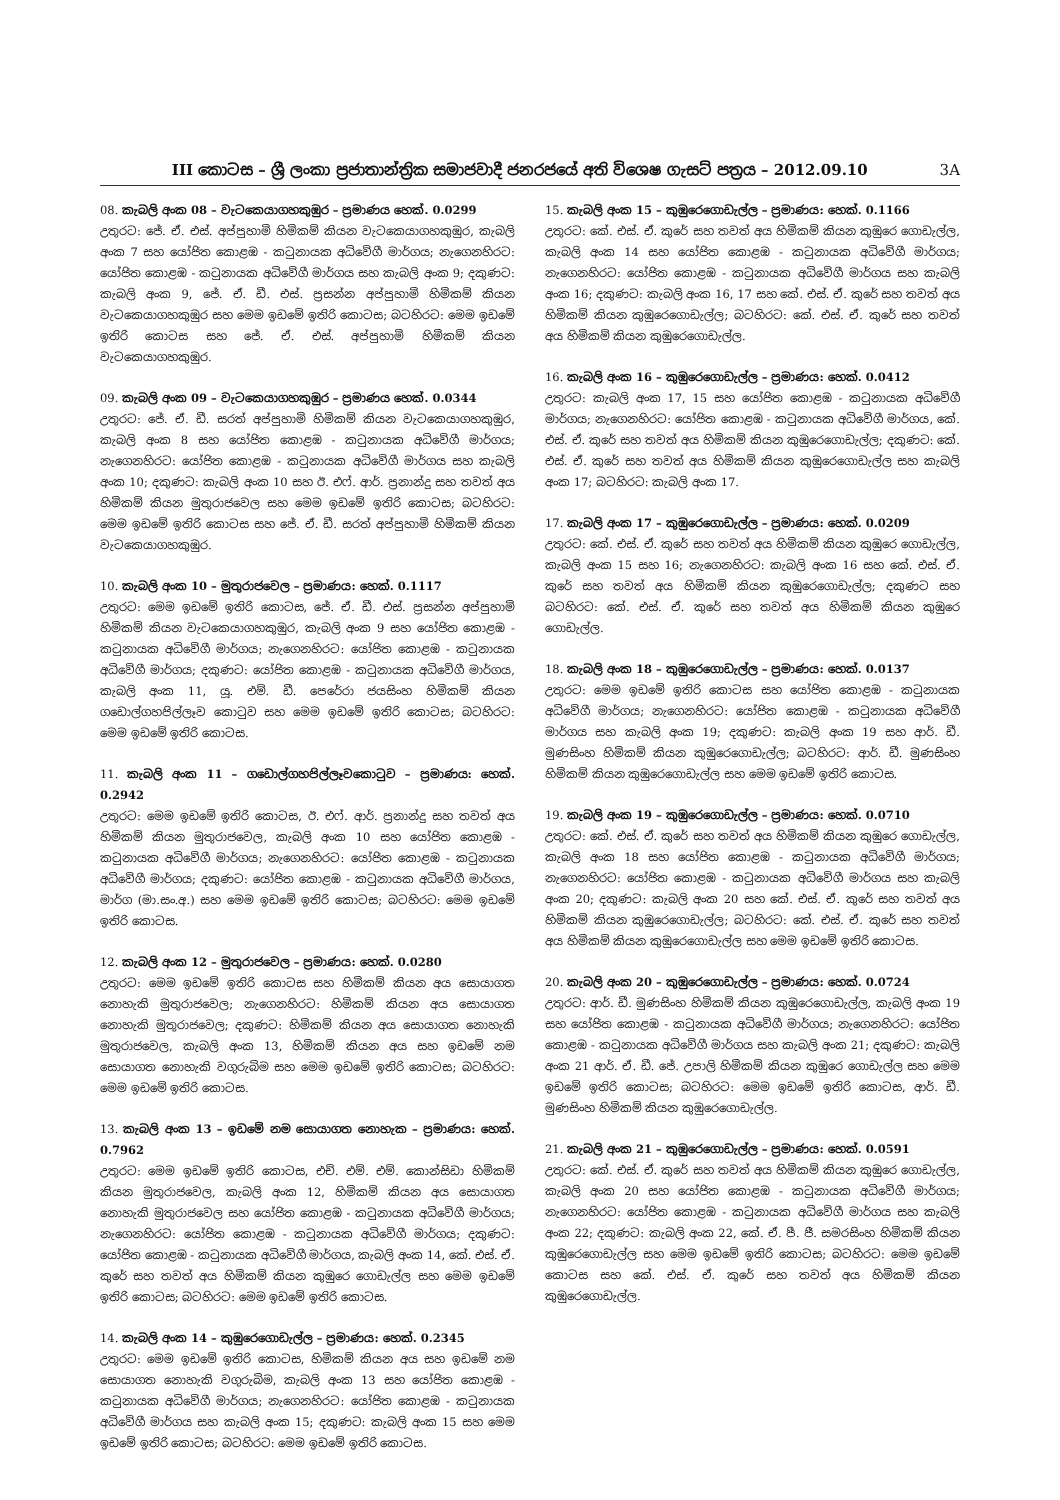III කොටස – ශ්‍රී ලංකා ප්‍රජාතාන්ත්‍රික සමාජවාදී ජනරජයේ අති විශෙෂ ගැසට් පත්‍රය – 2012.09.10 3A
08. කැබලි අංක 08 – වැටකෙයාගහකුඹුර – ප්‍රමාණය හෙක්. 0.0299
උතුරට: ජේ. ඒ. එස්. අප්පුහාමි හිමිකම් කියන වැටකෙයාගහකුඹුර, කැබලි අංක 7 සහ යෝජිත කොළඹ - කටුනායක අධිවේගී මාර්ගය; නැගෙනහිරට: යෝජිත කොළඹ - කටුනායක අධිවේගී මාර්ගය සහ කැබලි අංක 9; දකුණට: කැබලි අංක 9, ජේ. ඒ. ඩී. එස්. ප්‍රසන්න අප්පුහාමි හිමිකම් කියන වැටකෙයාගහකුඹුර සහ මෙම ඉඩමේ ඉතිරි කොටස; බටහිරට: මෙම ඉඩමේ ඉතිරි කොටස සහ ජේ. ඒ. එස්. අප්පුහාමි හිමිකම් කියන වැටකෙයාගහකුඹුර.
09. කැබලි අංක 09 – වැටකෙයාගහකුඹුර – ප්‍රමාණය හෙක්. 0.0344
උතුරට: ජේ. ඒ. ඩී. සරත් අප්පුහාමි හිමිකම් කියන වැටකෙයාගහකුඹුර, කැබලි අංක 8 සහ යෝජිත කොළඹ - කටුනායක අධිවේගී මාර්ගය; නැගෙනහිරට: යෝජිත කොළඹ - කටුනායක අධිවේගී මාර්ගය සහ කැබලි අංක 10; දකුණට: කැබලි අංක 10 සහ ඊ. එෆ්. ආර්. ප්‍රනාන්දු සහ තවත් අය හිමිකම් කියන මුතුරාජවෙල සහ මෙම ඉඩමේ ඉතිරි කොටස; බටහිරට: මෙම ඉඩමේ ඉතිරි කොටස සහ ජේ. ඒ. ඩී. සරත් අප්පුහාමි හිමිකම් කියන වැටකෙයාගහකුඹුර.
10. කැබලි අංක 10 – මුතුරාජවෙල – ප්‍රමාණය: හෙක්. 0.1117
උතුරට: මෙම ඉඩමේ ඉතිරි කොටස, ජේ. ඒ. ඩී. එස්. ප්‍රසන්න අප්පුහාමි හිමිකම් කියන වැටකෙයාගහකුඹුර, කැබලි අංක 9 සහ යෝජිත කොළඹ - කටුනායක අධිවේගී මාර්ගය; නැගෙනහිරට: යෝජිත කොළඹ - කටුනායක අධිවේගී මාර්ගය; දකුණට: යෝජිත කොළඹ - කටුනායක අධිවේගී මාර්ගය, කැබලි අංක 11, යූ. එම්. ඩී. පෙරේරා ජයසිංහ හිමිකම් කියන ගඩොල්ගහපිල්ලෑව කොටුව සහ මෙම ඉඩමේ ඉතිරි කොටස; බටහිරට: මෙම ඉඩමේ ඉතිරි කොටස.
11. කැබලි අංක 11 – ගඩොල්ගහපිල්ලෑවකොටුව – ප්‍රමාණය: හෙක්. 0.2942
උතුරට: මෙම ඉඩමේ ඉතිරි කොටස, ඊ. එෆ්. ආර්. ප්‍රනාන්දු සහ තවත් අය හිමිකම් කියන මුතුරාජවෙල, කැබලි අංක 10 සහ යෝජිත කොළඹ - කටුනායක අධිවේගී මාර්ගය; නැගෙනහිරට: යෝජිත කොළඹ - කටුනායක අධිවේගී මාර්ගය; දකුණට: යෝජිත කොළඹ - කටුනායක අධිවේගී මාර්ගය, මාර්ග (මා.සං.අ.) සහ මෙම ඉඩමේ ඉතිරි කොටස; බටහිරට: මෙම ඉඩමේ ඉතිරි කොටස.
12. කැබලි අංක 12 – මුතුරාජවෙල – ප්‍රමාණය: හෙක්. 0.0280
උතුරට: මෙම ඉඩමේ ඉතිරි කොටස සහ හිමිකම් කියන අය සොයාගත නොහැකි මුතුරාජවෙල; නැගෙනහිරට: හිමිකම් කියන අය සොයාගත නොහැකි මුතුරාජවෙල; දකුණට: හිමිකම් කියන අය සොයාගත නොහැකි මුතුරාජවෙල, කැබලි අංක 13, හිමිකම් කියන අය සහ ඉඩමේ නම සොයාගත නොහැකි වගුරුබිම සහ මෙම ඉඩමේ ඉතිරි කොටස; බටහිරට: මෙම ඉඩමේ ඉතිරි කොටස.
13. කැබලි අංක 13 – ඉඩමේ නම සොයාගත නොහැක – ප්‍රමාණය: හෙක්. 0.7962
උතුරට: මෙම ඉඩමේ ඉතිරි කොටස, එච්. එම්. එම්. කොන්සිඩා හිමිකම් කියන මුතුරාජවෙල, කැබලි අංක 12, හිමිකම් කියන අය සොයාගත නොහැකි මුතුරාජවෙල සහ යෝජිත කොළඹ - කටුනායක අධිවේගී මාර්ගය; නැගෙනහිරට: යෝජිත කොළඹ - කටුනායක අධිවේගී මාර්ගය; දකුණට: යෝජිත කොළඹ - කටුනායක අධිවේගී මාර්ගය, කැබලි අංක 14, කේ. එස්. ඒ. කුරේ සහ තවත් අය හිමිකම් කියන කුඹුරෙ ගොඩැල්ල සහ මෙම ඉඩමේ ඉතිරි කොටස; බටහිරට: මෙම ඉඩමේ ඉතිරි කොටස.
14. කැබලි අංක 14 – කුඹුරෙගොඩැල්ල – ප්‍රමාණය: හෙක්. 0.2345
උතුරට: මෙම ඉඩමේ ඉතිරි කොටස, හිමිකම් කියන අය සහ ඉඩමේ නම සොයාගත නොහැකි වගුරුබිම, කැබලි අංක 13 සහ යෝජිත කොළඹ - කටුනායක අධිවේගී මාර්ගය; නැගෙනහිරට: යෝජිත කොළඹ - කටුනායක අධිවේගී මාර්ගය සහ කැබලි අංක 15; දකුණට: කැබලි අංක 15 සහ මෙම ඉඩමේ ඉතිරි කොටස; බටහිරට: මෙම ඉඩමේ ඉතිරි කොටස.
15. කැබලි අංක 15 – කුඹුරෙගොඩැල්ල – ප්‍රමාණය: හෙක්. 0.1166
උතුරට: කේ. එස්. ඒ. කුරේ සහ තවත් අය හිමිකම් කියන කුඹුරෙ ගොඩැල්ල, කැබලි අංක 14 සහ යෝජිත කොළඹ - කටුනායක අධිවේගී මාර්ගය; නැගෙනහිරට: යෝජිත කොළඹ - කටුනායක අධිවේගී මාර්ගය සහ කැබලි අංක 16; දකුණට: කැබලි අංක 16, 17 සහ කේ. එස්. ඒ. කුරේ සහ තවත් අය හිමිකම් කියන කුඹුරෙගොඩැල්ල; බටහිරට: කේ. එස්. ඒ. කුරේ සහ තවත් අය හිමිකම් කියන කුඹුරෙගොඩැල්ල.
16. කැබලි අංක 16 – කුඹුරෙගොඩැල්ල – ප්‍රමාණය: හෙක්. 0.0412
උතුරට: කැබලි අංක 17, 15 සහ යෝජිත කොළඹ - කටුනායක අධිවේගී මාර්ගය; නැගෙනහිරට: යෝජිත කොළඹ - කටුනායක අධිවේගී මාර්ගය, කේ. එස්. ඒ. කුරේ සහ තවත් අය හිමිකම් කියන කුඹුරෙගොඩැල්ල; දකුණට: කේ. එස්. ඒ. කුරේ සහ තවත් අය හිමිකම් කියන කුඹුරෙගොඩැල්ල සහ කැබලි අංක 17; බටහිරට: කැබලි අංක 17.
17. කැබලි අංක 17 – කුඹුරෙගොඩැල්ල – ප්‍රමාණය: හෙක්. 0.0209
උතුරට: කේ. එස්. ඒ. කුරේ සහ තවත් අය හිමිකම් කියන කුඹුරෙ ගොඩැල්ල, කැබලි අංක 15 සහ 16; නැගෙනහිරට: කැබලි අංක 16 සහ කේ. එස්. ඒ. කුරේ සහ තවත් අය හිමිකම් කියන කුඹුරෙගොඩැල්ල; දකුණට සහ බටහිරට: කේ. එස්. ඒ. කුරේ සහ තවත් අය හිමිකම් කියන කුඹුරෙ ගොඩැල්ල.
18. කැබලි අංක 18 – කුඹුරෙගොඩැල්ල – ප්‍රමාණය: හෙක්. 0.0137
උතුරට: මෙම ඉඩමේ ඉතිරි කොටස සහ යෝජිත කොළඹ - කටුනායක අධිවේගී මාර්ගය; නැගෙනහිරට: යෝජිත කොළඹ - කටුනායක අධිවේගී මාර්ගය සහ කැබලි අංක 19; දකුණට: කැබලි අංක 19 සහ ආර්. ඩී. මුණසිංහ හිමිකම් කියන කුඹුරෙගොඩැල්ල; බටහිරට: ආර්. ඩී. මුණසිංහ හිමිකම් කියන කුඹුරෙගොඩැල්ල සහ මෙම ඉඩමේ ඉතිරි කොටස.
19. කැබලි අංක 19 – කුඹුරෙගොඩැල්ල – ප්‍රමාණය: හෙක්. 0.0710
උතුරට: කේ. එස්. ඒ. කුරේ සහ තවත් අය හිමිකම් කියන කුඹුරෙ ගොඩැල්ල, කැබලි අංක 18 සහ යෝජිත කොළඹ - කටුනායක අධිවේගී මාර්ගය; නැගෙනහිරට: යෝජිත කොළඹ - කටුනායක අධිවේගී මාර්ගය සහ කැබලි අංක 20; දකුණට: කැබලි අංක 20 සහ කේ. එස්. ඒ. කුරේ සහ තවත් අය හිමිකම් කියන කුඹුරෙගොඩැල්ල; බටහිරට: කේ. එස්. ඒ. කුරේ සහ තවත් අය හිමිකම් කියන කුඹුරෙගොඩැල්ල සහ මෙම ඉඩමේ ඉතිරි කොටස.
20. කැබලි අංක 20 – කුඹුරෙගොඩැල්ල – ප්‍රමාණය: හෙක්. 0.0724
උතුරට: ආර්. ඩී. මුණසිංහ හිමිකම් කියන කුඹුරෙගොඩැල්ල, කැබලි අංක 19 සහ යෝජිත කොළඹ - කටුනායක අධිවේගී මාර්ගය; නැගෙනහිරට: යෝජිත කොළඹ - කටුනායක අධිවේගී මාර්ගය සහ කැබලි අංක 21; දකුණට: කැබලි අංක 21 ආර්. ඒ. ඩී. ජේ. උපාලි හිමිකම් කියන කුඹුරෙ ගොඩැල්ල සහ මෙම ඉඩමේ ඉතිරි කොටස; බටහිරට: මෙම ඉඩමේ ඉතිරි කොටස, ආර්. ඩී. මුණසිංහ හිමිකම් කියන කුඹුරෙගොඩැල්ල.
21. කැබලි අංක 21 – කුඹුරෙගොඩැල්ල – ප්‍රමාණය: හෙක්. 0.0591
උතුරට: කේ. එස්. ඒ. කුරේ සහ තවත් අය හිමිකම් කියන කුඹුරෙ ගොඩැල්ල, කැබලි අංක 20 සහ යෝජිත කොළඹ - කටුනායක අධිවේගී මාර්ගය; නැගෙනහිරට: යෝජිත කොළඹ - කටුනායක අධිවේගී මාර්ගය සහ කැබලි අංක 22; දකුණට: කැබලි අංක 22, කේ. ඒ. පී. ජී. සමරසිංහ හිමිකම් කියන කුඹුරෙගොඩැල්ල සහ මෙම ඉඩමේ ඉතිරි කොටස; බටහිරට: මෙම ඉඩමේ කොටස සහ කේ. එස්. ඒ. කුරේ සහ තවත් අය හිමිකම් කියන කුඹුරෙගොඩැල්ල.